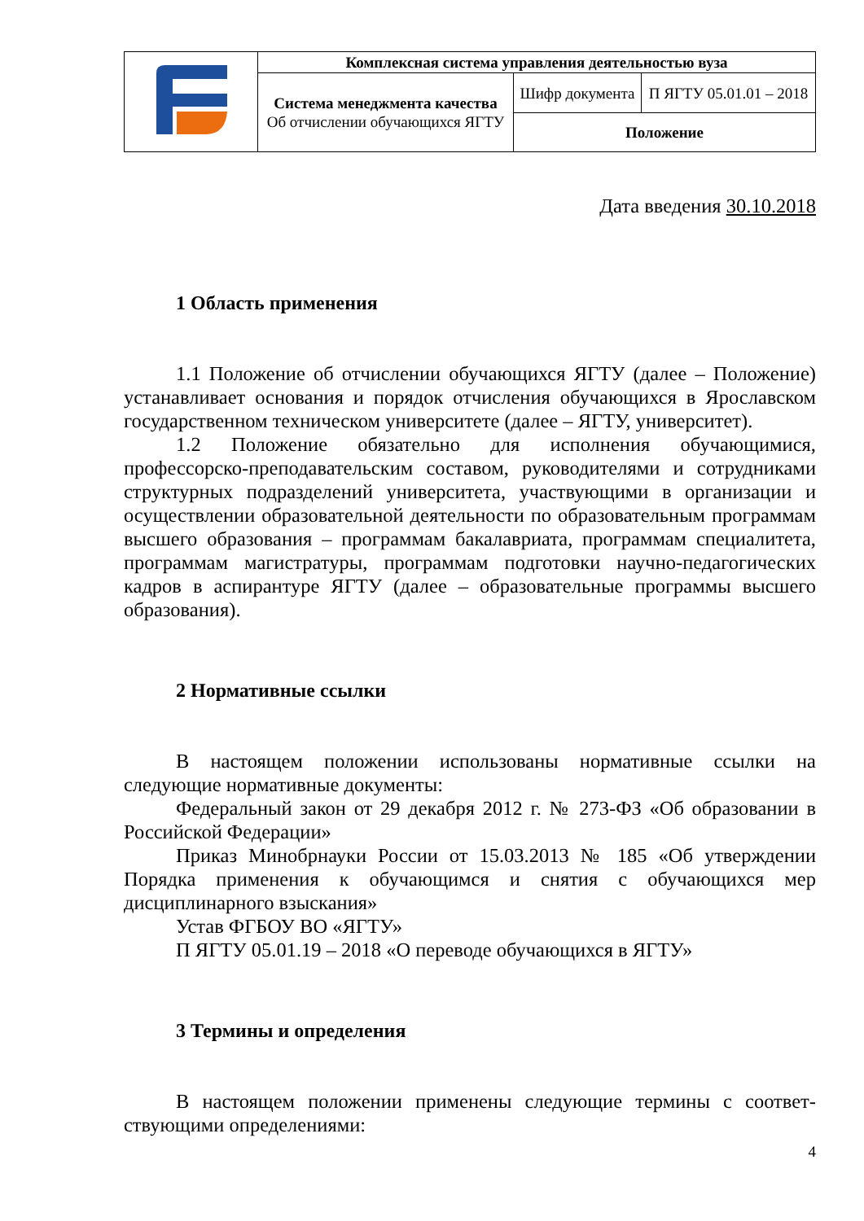| | Комплексная система управления деятельностью вуза | | |
| | Система менеджмента качества Об отчислении обучающихся ЯГТУ | Шифр документа | П ЯГТУ 05.01.01 – 2018 |
| | | Положение | |
Дата введения 30.10.2018
1 Область применения
1.1 Положение об отчислении обучающихся ЯГТУ (далее – Положение) устанавливает основания и порядок отчисления обучающихся в Ярославском государственном техническом университете (далее – ЯГТУ, университет).
1.2 Положение обязательно для исполнения обучающимися, профессорско-преподавательским составом, руководителями и сотрудниками структурных подразделений университета, участвующими в организации и осуществлении образовательной деятельности по образовательным программам высшего образования – программам бакалавриата, программам специалитета, программам магистратуры, программам подготовки научно-педагогических кадров в аспирантуре ЯГТУ (далее – образовательные программы высшего образования).
2 Нормативные ссылки
В настоящем положении использованы нормативные ссылки на следующие нормативные документы:
Федеральный закон от 29 декабря 2012 г. № 273-ФЗ «Об образовании в Российской Федерации»
Приказ Минобрнауки России от 15.03.2013 № 185 «Об утверждении Порядка применения к обучающимся и снятия с обучающихся мер дисциплинарного взыскания»
Устав ФГБОУ ВО «ЯГТУ»
П ЯГТУ 05.01.19 – 2018 «О переводе обучающихся в ЯГТУ»
3 Термины и определения
В настоящем положении применены следующие термины с соответ-ствующими определениями:
4